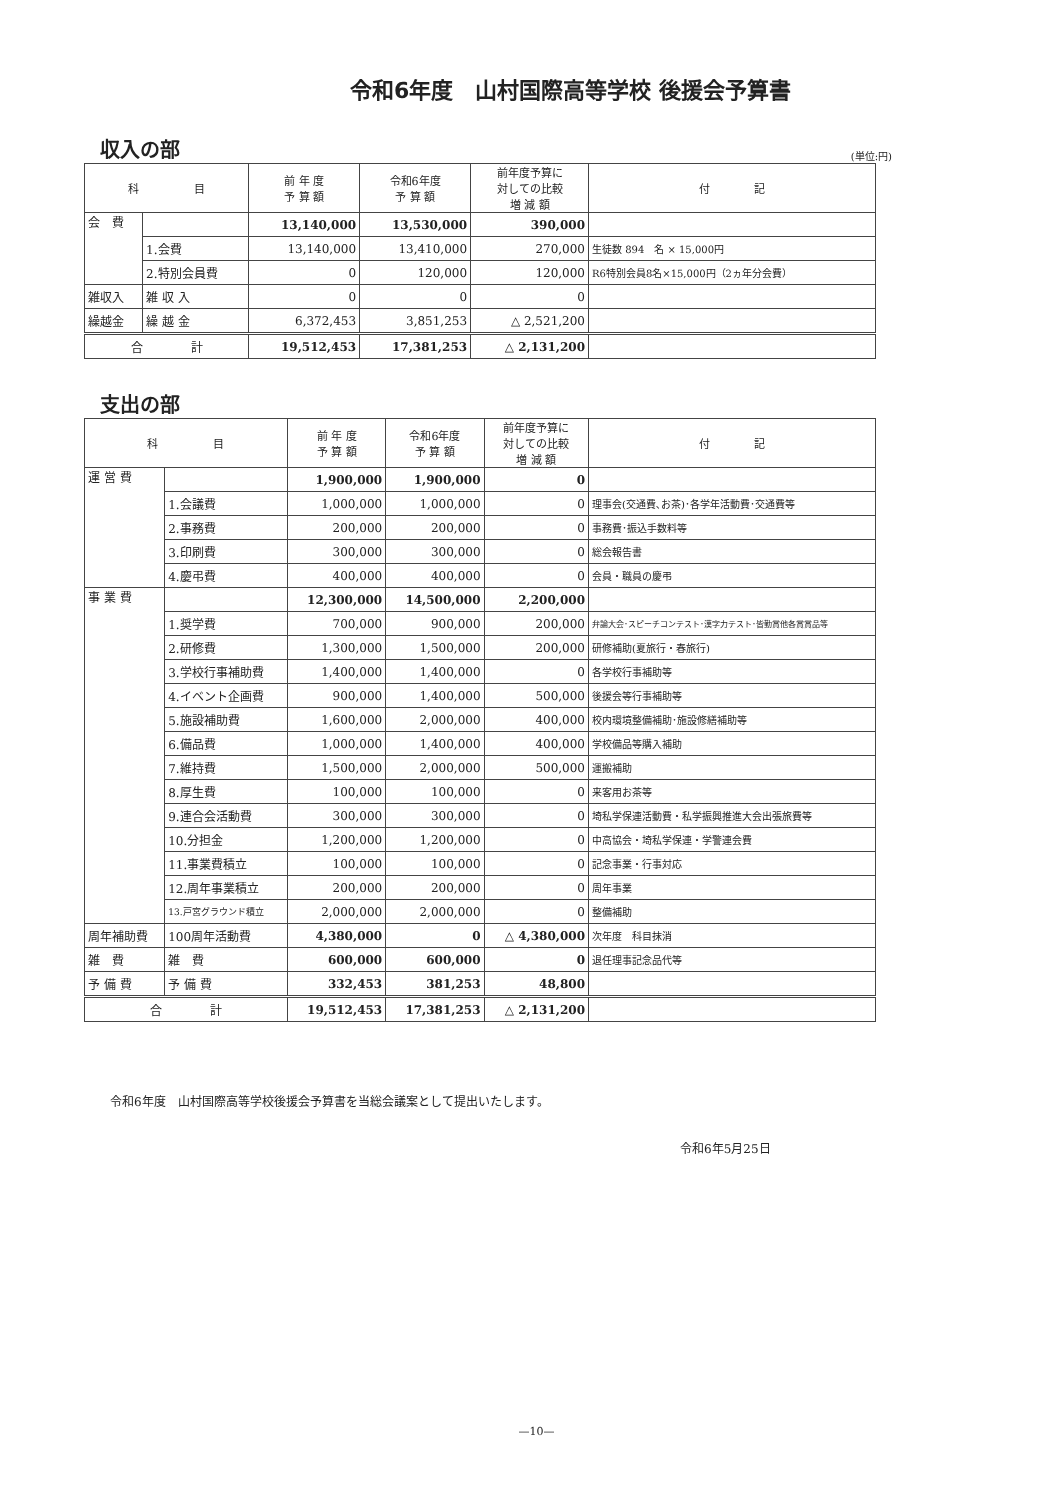令和6年度　山村国際高等学校 後援会予算書
収入の部
(単位:円)
| 科 目 | | 前 年 度 予 算 額 | 令和6年度 予 算 額 | 前年度予算に 対しての比較 増 減 額 | 付 記 |
| --- | --- | --- | --- | --- | --- |
| 会 費 | | 13,140,000 | 13,530,000 | 390,000 | |
| | 1.会費 | 13,140,000 | 13,410,000 | 270,000 | 生徒数 894 名 × 15,000円 |
| | 2.特別会員費 | 0 | 120,000 | 120,000 | R6特別会員8名×15,000円（2ヵ年分会費） |
| 雑収入 | 雑 収 入 | 0 | 0 | 0 | |
| 繰越金 | 繰 越 金 | 6,372,453 | 3,851,253 | △ 2,521,200 | |
| 合 計 | | 19,512,453 | 17,381,253 | △ 2,131,200 | |
支出の部
| 科 目 | | 前 年 度 予 算 額 | 令和6年度 予 算 額 | 前年度予算に 対しての比較 増 減 額 | 付 記 |
| --- | --- | --- | --- | --- | --- |
| 運 営 費 | | 1,900,000 | 1,900,000 | 0 | |
| | 1.会議費 | 1,000,000 | 1,000,000 | 0 | 理事会(交通費､お茶)･各学年活動費･交通費等 |
| | 2.事務費 | 200,000 | 200,000 | 0 | 事務費･振込手数料等 |
| | 3.印刷費 | 300,000 | 300,000 | 0 | 総会報告書 |
| | 4.慶弔費 | 400,000 | 400,000 | 0 | 会員・職員の慶弔 |
| 事 業 費 | | 12,300,000 | 14,500,000 | 2,200,000 | |
| | 1.奨学費 | 700,000 | 900,000 | 200,000 | 弁論大会･スピーチコンテスト･漢字力テスト･皆勤賞他各賞賞品等 |
| | 2.研修費 | 1,300,000 | 1,500,000 | 200,000 | 研修補助(夏旅行・春旅行) |
| | 3.学校行事補助費 | 1,400,000 | 1,400,000 | 0 | 各学校行事補助等 |
| | 4.イベント企画費 | 900,000 | 1,400,000 | 500,000 | 後援会等行事補助等 |
| | 5.施設補助費 | 1,600,000 | 2,000,000 | 400,000 | 校内環境整備補助･施設修繕補助等 |
| | 6.備品費 | 1,000,000 | 1,400,000 | 400,000 | 学校備品等購入補助 |
| | 7.維持費 | 1,500,000 | 2,000,000 | 500,000 | 運搬補助 |
| | 8.厚生費 | 100,000 | 100,000 | 0 | 来客用お茶等 |
| | 9.連合会活動費 | 300,000 | 300,000 | 0 | 埼私学保連活動費・私学振興推進大会出張旅費等 |
| | 10.分担金 | 1,200,000 | 1,200,000 | 0 | 中高協会・埼私学保連・学警連会費 |
| | 11.事業費積立 | 100,000 | 100,000 | 0 | 記念事業・行事対応 |
| | 12.周年事業積立 | 200,000 | 200,000 | 0 | 周年事業 |
| | 13.戸宮グラウンド積立 | 2,000,000 | 2,000,000 | 0 | 整備補助 |
| 周年補助費 | 100周年活動費 | 4,380,000 | 0 | △ 4,380,000 | 次年度 科目抹消 |
| 雑 費 | 雑 費 | 600,000 | 600,000 | 0 | 退任理事記念品代等 |
| 予 備 費 | 予 備 費 | 332,453 | 381,253 | 48,800 | |
| 合 計 | | 19,512,453 | 17,381,253 | △ 2,131,200 | |
令和6年度　山村国際高等学校後援会予算書を当総会議案として提出いたします。
令和6年5月25日
—10—